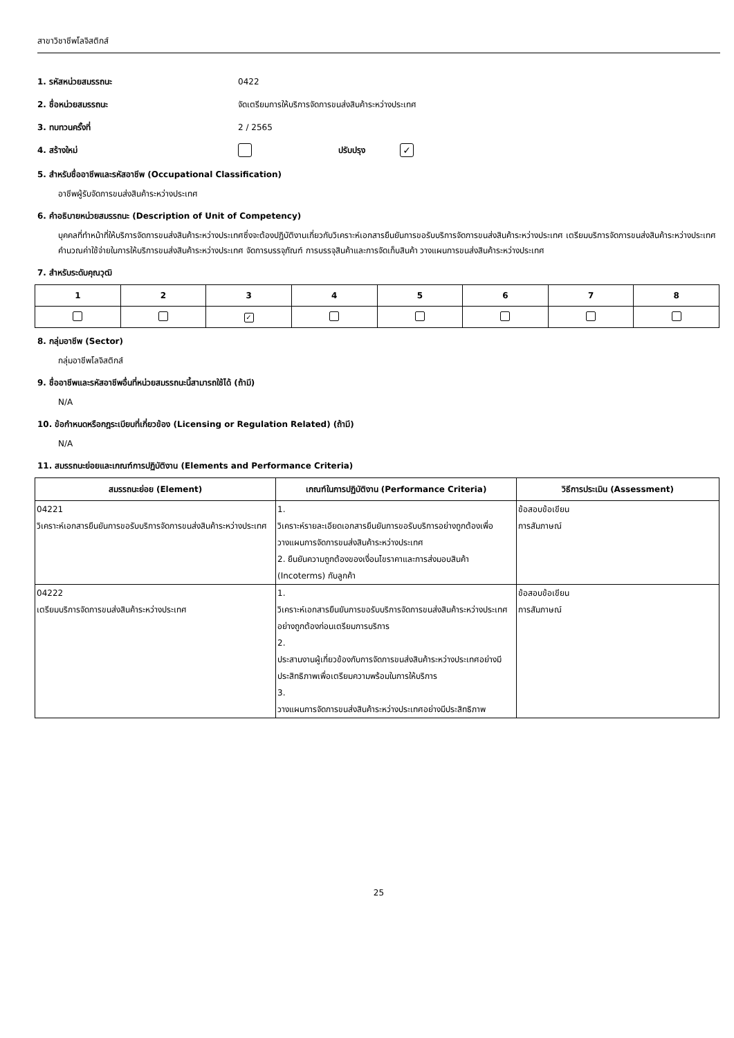สาขาวิชาชีพโลจิสติกส์
1. รหัสหน่วยสมรรถนะ 0422
2. ชื่อหน่วยสมรรถนะ จัดเตรียมการให้บริการจัดการขนส่งสินค้าระหว่างประเทศ
3. ทบทวนครั้งที่ 2 / 2565
4. สร้างใหม่ ปรับปรุง ✓
5. สำหรับชื่ออาชีพและรหัสอาชีพ (Occupational Classification)
อาชีพผู้รับจัดการขนส่งสินค้าระหว่างประเทศ
6. คำอธิบายหน่วยสมรรถนะ (Description of Unit of Competency)
บุคคลที่ทำหน้าที่ให้บริการจัดการขนส่งสินค้าระหว่างประเทศซึ่งจะต้องปฏิบัติงานเกี่ยวกับวิเคราะห์เอกสารยืนยันการขอรับบริการจัดการขนส่งสินค้าระหว่างประเทศ เตรียมบริการจัดการขนส่งสินค้าระหว่างประเทศ คำนวณค่าใช้จ่ายในการให้บริการขนส่งสินค้าระหว่างประเทศ จัดการบรรจุภัณฑ์ การบรรจุสินค้าและการจัดเก็บสินค้า วางแผนการขนส่งสินค้าระหว่างประเทศ
7. สำหรับระดับคุณวุฒิ
| 1 | 2 | 3 | 4 | 5 | 6 | 7 | 8 |
| --- | --- | --- | --- | --- | --- | --- | --- |
| | | ✓ | | | | | |
8. กลุ่มอาชีพ (Sector)
กลุ่มอาชีพโลจิสติกส์
9. ชื่ออาชีพและรหัสอาชีพอื่นที่หน่วยสมรรถนะนี้สามารถใช้ได้ (ถ้ามี)
N/A
10. ข้อกำหนดหรือกฎระเบียบที่เกี่ยวข้อง (Licensing or Regulation Related) (ถ้ามี)
N/A
11. สมรรถนะย่อยและเกณฑ์การปฏิบัติงาน (Elements and Performance Criteria)
| สมรรถนะย่อย (Element) | เกณฑ์ในการปฏิบัติงาน (Performance Criteria) | วิธีการประเมิน (Assessment) |
| --- | --- | --- |
| 04221 วิเคราะห์เอกสารยืนยันการขอรับบริการจัดการขนส่งสินค้าระหว่างประเทศ | 1. วิเคราะห์รายละเอียดเอกสารยืนยันการขอรับบริการอย่างถูกต้องเพื่อวางแผนการจัดการขนส่งสินค้าระหว่างประเทศ 2. ยืนยันความถูกต้องของเงื่อนไขราคาและการส่งมอบสินค้า (Incoterms) กับลูกค้า | ข้อสอบข้อเขียน การสัมภาษณ์ |
| 04222 เตรียมบริการจัดการขนส่งสินค้าระหว่างประเทศ | 1. วิเคราะห์เอกสารยืนยันการขอรับบริการจัดการขนส่งสินค้าระหว่างประเทศอย่างถูกต้องก่อนเตรียมการบริการ 2. ประสานงานผู้เกี่ยวข้องกับการจัดการขนส่งสินค้าระหว่างประเทศอย่างมีประสิทธิภาพเพื่อเตรียมความพร้อมในการให้บริการ 3. วางแผนการจัดการขนส่งสินค้าระหว่างประเทศอย่างมีประสิทธิภาพ | ข้อสอบข้อเขียน การสัมภาษณ์ |
25